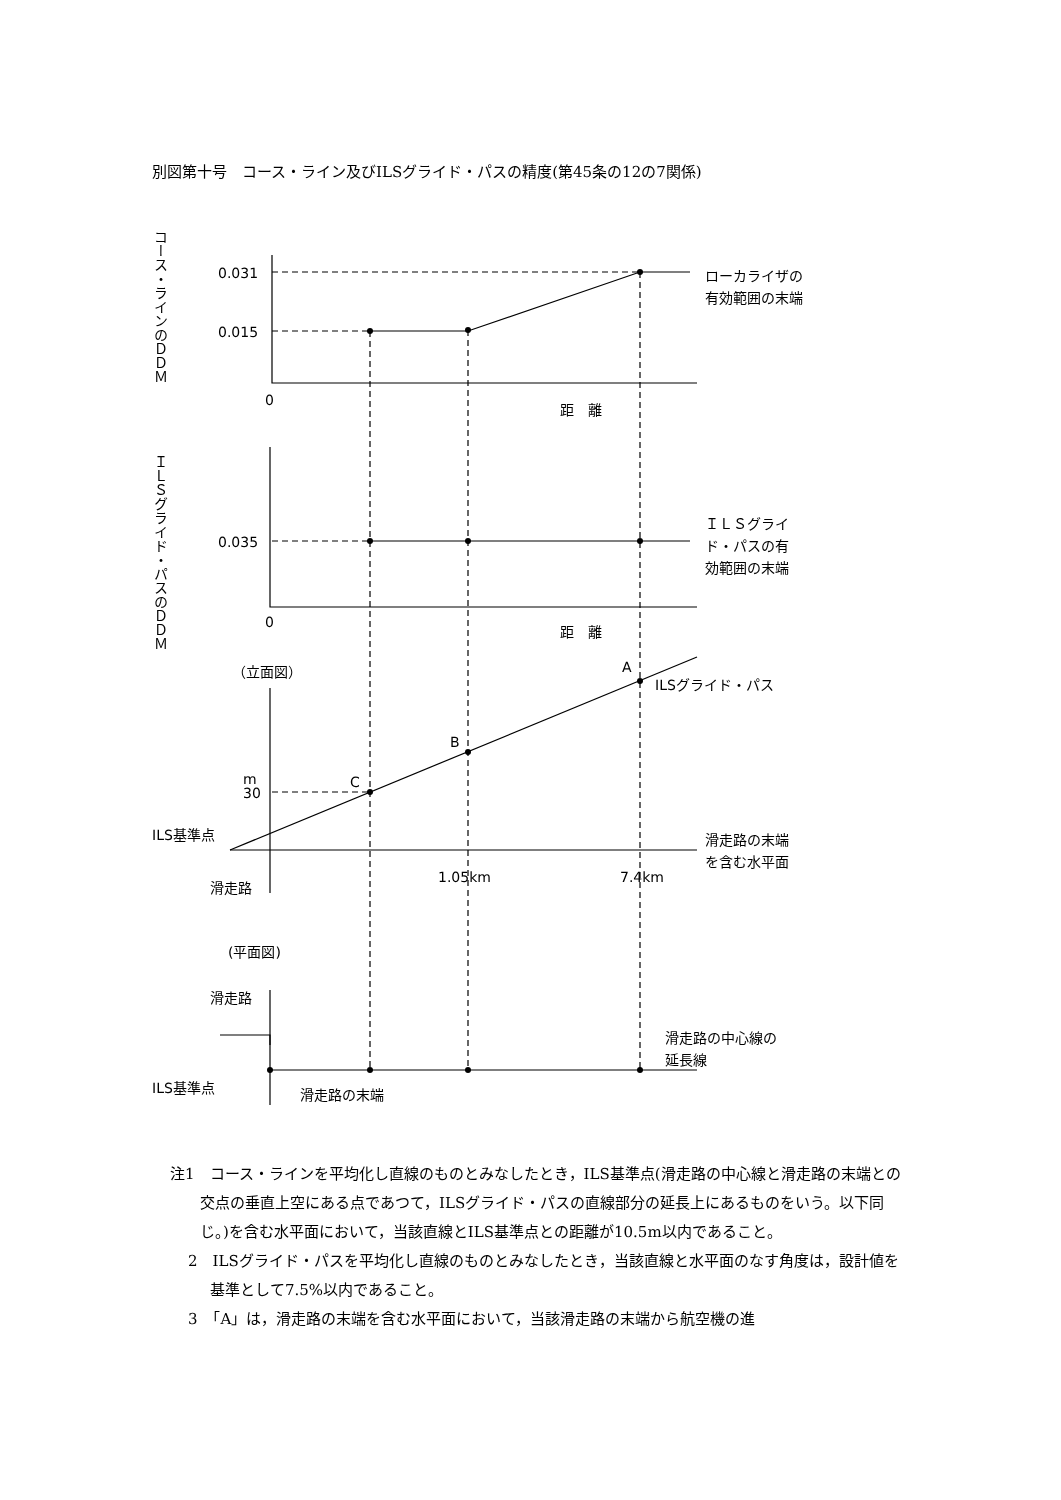別図第十号　コース・ライン及びILSグライド・パスの精度(第45条の12の7関係)
0.031
0.015
0
距　離
ローカライザの
有効範囲の末端
0.035
0
距　離
ＩＬＳグライ
ド・パスの有
効範囲の末端
（立面図）
A
B
C
ILSグライド・パス
m
30
ILS基準点
滑走路
1.05km
7.4km
滑走路の末端
を含む水平面
(平面図)
滑走路
滑走路の中心線の
延長線
ILS基準点
滑走路の末端
コース・ラインのＤＤＭ
ＩＬＳグライド・パスのＤＤＭ
注1　コース・ラインを平均化し直線のものとみなしたとき，ILS基準点(滑走路の中心線と滑走路の末端との交点の垂直上空にある点であつて，ILSグライド・パスの直線部分の延長上にあるものをいう。以下同じ。)を含む水平面において，当該直線とILS基準点との距離が10.5m以内であること。
2　ILSグライド・パスを平均化し直線のものとみなしたとき，当該直線と水平面のなす角度は，設計値を基準として7.5%以内であること。
3　「A」は，滑走路の末端を含む水平面において，当該滑走路の末端から航空機の進